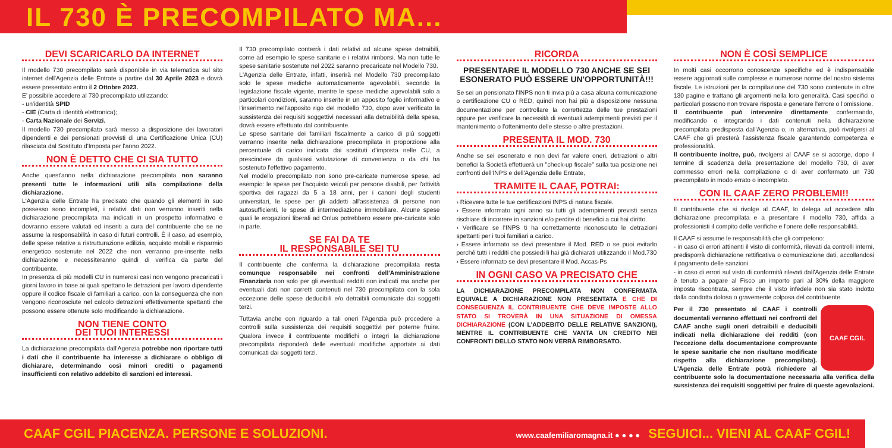IL 730 È PRECOMPILATO MA...
DEVI SCARICARLO DA INTERNET
Il modello 730 precompilato sarà disponibile in via telematica sul sito internet dell'Agenzia delle Entrate a partire dal 30 Aprile 2023 e dovrà essere presentato entro il 2 Ottobre 2023.
E' possibile accedere al 730 precompilato utilizzando:
- un'identità SPID
- CIE (Carta di identità elettronica);
- Carta Nazionale dei Servizi.
Il modello 730 precompilato sarà messo a disposizione dei lavoratori dipendenti e dei pensionati provvisti di una Certificazione Unica (CU) rilasciata dal Sostituto d'Imposta per l'anno 2022.
NON È DETTO CHE CI SIA TUTTO
Anche quest'anno nella dichiarazione precompilata non saranno presenti tutte le informazioni utili alla compilazione della dichiarazione.
L'Agenzia delle Entrate ha precisato che quando gli elementi in suo possesso sono incompleti, i relativi dati non verranno inseriti nella dichiarazione precompilata ma indicati in un prospetto informativo e dovranno essere valutati ed inseriti a cura del contribuente che se ne assume la responsabilità in caso di futuri controlli. È il caso, ad esempio, delle spese relative a ristrutturazione edilizia, acquisto mobili e risparmio energetico sostenute nel 2022 che non verranno pre-inserite nella dichiarazione e necessiteranno quindi di verifica da parte del contribuente.
In presenza di più modelli CU in numerosi casi non vengono precaricati i giorni lavoro in base ai quali spettano le detrazioni per lavoro dipendente oppure il codice fiscale di familiari a carico, con la conseguenza che non vengono riconosciute nel calcolo detrazioni effettivamente spettanti che possono essere ottenute solo modificando la dichiarazione.
NON TIENE CONTO
DEI TUOI INTERESSI
La dichiarazione precompilata dall'Agenzia potrebbe non riportare tutti i dati che il contribuente ha interesse a dichiarare o obbligo di dichiarare, determinando così minori crediti o pagamenti insufficienti con relativo addebito di sanzioni ed interessi.
Il 730 precompilato conterrà i dati relativi ad alcune spese detraibili, come ad esempio le spese sanitarie e i relativi rimborsi. Ma non tutte le spese sanitarie sostenute nel 2022 saranno precaricate nel Modello 730.
L'Agenzia delle Entrate, infatti, inserirà nel Modello 730 precompilato solo le spese mediche automaticamente agevolabili, secondo la legislazione fiscale vigente, mentre le spese mediche agevolabili solo a particolari condizioni, saranno inserite in un apposito foglio informativo e l'inserimento nell'apposito rigo del modello 730, dopo aver verificato la sussistenza dei requisiti soggettivi necessari alla detraibilità della spesa, dovrà essere effettuato dal contribuente.
Le spese sanitarie dei familiari fiscalmente a carico di più soggetti verranno inserite nella dichiarazione precompilata in proporzione alla percentuale di carico indicata dai sostituti d'imposta nelle CU, a prescindere da qualsiasi valutazione di convenienza o da chi ha sostenuto l'effettivo pagamento.
Nel modello precompilato non sono pre-caricate numerose spese, ad esempio: le spese per l'acquisto veicoli per persone disabili, per l'attività sportiva dei ragazzi da 5 a 18 anni, per i canoni degli studenti universitari, le spese per gli addetti all'assistenza di persone non autosufficienti, le spese di intermediazione immobiliare. Alcune spese quali le erogazioni liberali ad Onlus potrebbero essere pre-caricate solo in parte.
SE FAI DA TE
IL RESPONSABILE SEI TU
Il contribuente che conferma la dichiarazione precompilata resta comunque responsabile nei confronti dell'Amministrazione Finanziaria non solo per gli eventuali redditi non indicati ma anche per eventuali dati non corretti contenuti nel 730 precompilato con la sola eccezione delle spese deducibili e/o detraibili comunicate dai soggetti terzi.
Tuttavia anche con riguardo a tali oneri l'Agenzia può procedere a controlli sulla sussistenza dei requisiti soggettivi per poterne fruire. Qualora invece il contribuente modifichi o integri la dichiarazione precompilata risponderà delle eventuali modifiche apportate ai dati comunicati dai soggetti terzi.
RICORDA
PRESENTARE IL MODELLO 730 ANCHE SE SEI ESONERATO PUÒ ESSERE UN'OPPORTUNITÀ!!!
Se sei un pensionato l'INPS non ti invia più a casa alcuna comunicazione o certificazione CU o RED, quindi non hai più a disposizione nessuna documentazione per controllare la correttezza delle tue prestazioni oppure per verificare la necessità di eventuali adempimenti previsti per il mantenimento o l'ottenimento delle stesse o altre prestazioni.
PRESENTA IL MOD. 730
Anche se sei esonerato e non devi far valere oneri, detrazioni o altri benefici la Società effettuerà un "check-up fiscale" sulla tua posizione nei confronti dell'INPS e dell'Agenzia delle Entrate,
TRAMITE IL CAAF, POTRAI:
› Ricevere tutte le tue certificazioni INPS di natura fiscale.
› Essere informato ogni anno su tutti gli adempimenti previsti senza rischiare di incorrere in sanzioni e/o perdite di benefici a cui hai diritto.
› Verificare se l'INPS ti ha correttamente riconosciuto le detrazioni spettanti per i tuoi familiari a carico.
› Essere informato se devi presentare il Mod. RED o se puoi evitarlo perché tutti i redditi che possiedi li hai già dichiarati utilizzando il Mod.730
› Essere informato se devi presentare il Mod. Accas-Ps
IN OGNI CASO VA PRECISATO CHE
LA DICHIARAZIONE PRECOMPILATA NON CONFERMATA EQUIVALE A DICHIARAZIONE NON PRESENTATA E CHE DI CONSEGUENZA IL CONTRIBUENTE CHE DEVE IMPOSTE ALLO STATO SI TROVERÀ IN UNA SITUAZIONE DI OMESSA DICHIARAZIONE (CON L'ADDEBITO DELLE RELATIVE SANZIONI), MENTRE IL CONTRIBUENTE CHE VANTA UN CREDITO NEI CONFRONTI DELLO STATO NON VERRÀ RIMBORSATO.
NON È COSÌ SEMPLICE
In molti casi occorrono conoscenze specifiche ed è indispensabile essere aggiornati sulle complesse e numerose norme del nostro sistema fiscale. Le istruzioni per la compilazione del 730 sono contenute in oltre 130 pagine e trattano gli argomenti nella loro generalità. Casi specifici o particolari possono non trovare risposta e generare l'errore o l'omissione.
Il contribuente può intervenire direttamente confermando, modificando o integrando i dati contenuti nella dichiarazione precompilata predisposta dall'Agenzia o, in alternativa, può rivolgersi al CAAF che gli presterà l'assistenza fiscale garantendo competenza e professionalità.
Il contribuente inoltre, può, rivolgersi al CAAF se si accorge, dopo il termine di scadenza della presentazione del modello 730, di aver commesso errori nella compilazione o di aver confermato un 730 precompilato in modo errato o incompleto.
CON IL CAAF ZERO PROBLEMI!!
Il contribuente che si rivolge al CAAF, lo delega ad accedere alla dichiarazione precompilata e a presentare il modello 730, affida a professionisti il compito delle verifiche e l'onere delle responsabilità.
Il CAAF si assume le responsabilità che gli competono:
- in caso di errori attinenti il visto di conformità, rilevati da controlli interni, predisporrà dichiarazione rettificativa o comunicazione dati, accollandosi il pagamento delle sanzioni.
- in caso di errori sul visto di conformità rilevati dall'Agenzia delle Entrate è tenuto a pagare al Fisco un importo pari al 30% della maggiore imposta riscontrata, sempre che il visto infedele non sia stato indotto dalla condotta dolosa o gravemente colposa del contribuente.
CAAF CGIL
Per il 730 presentato al CAAF i controlli documentali verranno effettuati nei confronti del CAAF anche sugli oneri detraibili e deducibili indicati nella dichiarazione dei redditi (con l'eccezione della documentazione comprovante le spese sanitarie che non risultano modificate rispetto alla dichiarazione precompilata). L'Agenzia delle Entrate potrà richiedere al contribuente solo la documentazione necessaria alla verifica della sussistenza dei requisiti soggettivi per fruire di queste agevolazioni.
CAAF CGIL PIACENZA. PERSONE E SOLUZIONI. www.caafemiliaromagna.it ● ● ● ● SEGUICI... VIENI AL CAAF CGIL!